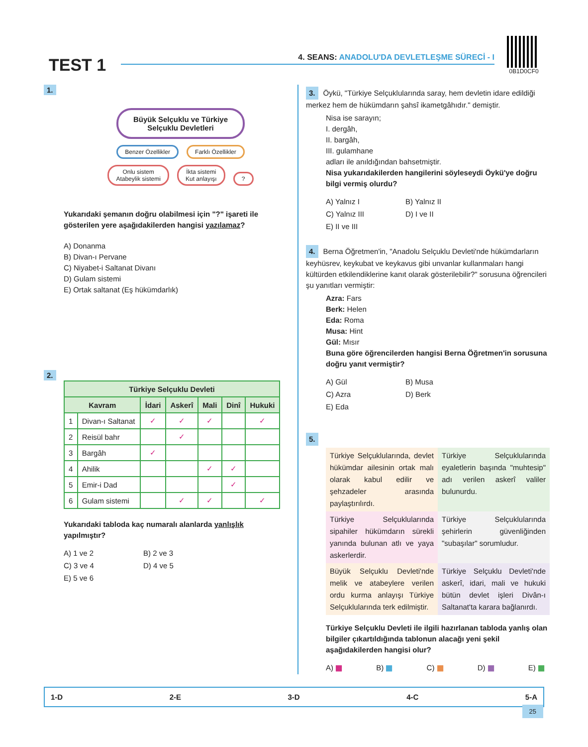TEST 1
4. SEANS: ANADOLU'DA DEVLETLEŞME SÜRECİ - I
0B1D0CF0
1.
Büyük Selçuklu ve Türkiye
Selçuklu Devletleri
Benzer Özellikler Farklı Özellikler
Onlu sistem
Atabeylik sistemi İkta sistemi
Kut anlayışı ?
Yukarıdaki şemanın doğru olabilmesi için "?" işareti ile gösterilen yere aşağıdakilerden hangisi yazılamaz?
A) Donanma
B) Divan-ı Pervane
C) Niyabet-i Saltanat Divanı
D) Gulam sistemi
E) Ortak saltanat (Eş hükümdarlık)
2.
| Türkiye Selçuklu Devleti | | | | | | |
| --- | --- | --- | --- | --- | --- | --- |
| Kavram | | İdari | Askerî | Mali | Dinî | Hukuki |
| 1 | Divan-ı Saltanat | ✓ | ✓ | ✓ | | ✓ |
| 2 | Reisül bahr | | ✓ | | | |
| 3 | Bargâh | ✓ | | | | |
| 4 | Ahilik | | | ✓ | ✓ | |
| 5 | Emir-i Dad | | | | ✓ | |
| 6 | Gulam sistemi | | ✓ | ✓ | | ✓ |
Yukarıdaki tabloda kaç numaralı alanlarda yanlışlık yapılmıştır?
A) 1 ve 2 B) 2 ve 3 C) 3 ve 4 D) 4 ve 5 E) 5 ve 6
3. Öykü, "Türkiye Selçuklularında saray, hem devletin idare edildiği merkez hem de hükümdarın şahsî ikametgâhıdır." demiştir.
Nisa ise sarayın;
I. dergâh,
II. bargâh,
III. gulamhane
adları ile anıldığından bahsetmiştir.
Nisa yukarıdakilerden hangilerini söyleseydi Öykü'ye doğru bilgi vermiş olurdu?
A) Yalnız I B) Yalnız II C) Yalnız III D) I ve II E) II ve III
4. Berna Öğretmen'in, "Anadolu Selçuklu Devleti'nde hükümdarların keyhüsrev, keykubat ve keykavus gibi unvanlar kullanmaları hangi kültürden etkilendiklerine kanıt olarak gösterilebilir?" sorusuna öğrencileri şu yanıtları vermiştir:
Azra: Fars
Berk: Helen
Eda: Roma
Musa: Hint
Gül: Mısır
Buna göre öğrencilerden hangisi Berna Öğretmen'in sorusuna doğru yanıt vermiştir?
A) Gül B) Musa C) Azra D) Berk E) Eda
5.
Türkiye Selçuklularında, devlet hükümdar ailesinin ortak malı olarak kabul edilir ve şehzadeler arasında paylaştırılırdı.
Türkiye Selçuklularında eyaletlerin başında "muhtesip" adı verilen askerî valiler bulunurdu.
Türkiye Selçuklularında sipahiler hükümdarın sürekli yanında bulunan atlı ve yaya askerlerdir.
Türkiye Selçuklularında şehirlerin güvenliğinden "subaşılar" sorumludur.
Büyük Selçuklu Devleti'nde melik ve atabeylere verilen ordu kurma anlayışı Türkiye Selçuklularında terk edilmiştir.
Türkiye Selçuklu Devleti'nde askerî, idari, mali ve hukuki bütün devlet işleri Divân-ı Saltanat'ta karara bağlanırdı.
Türkiye Selçuklu Devleti ile ilgili hazırlanan tabloda yanlış olan bilgiler çıkartıldığında tablonun alacağı yeni şekil aşağıdakilerden hangisi olur?
A) ▦ B) ▦ C) ▦ D) ▦ E) ▦
1-D 2-E 3-D 4-C 5-A
25